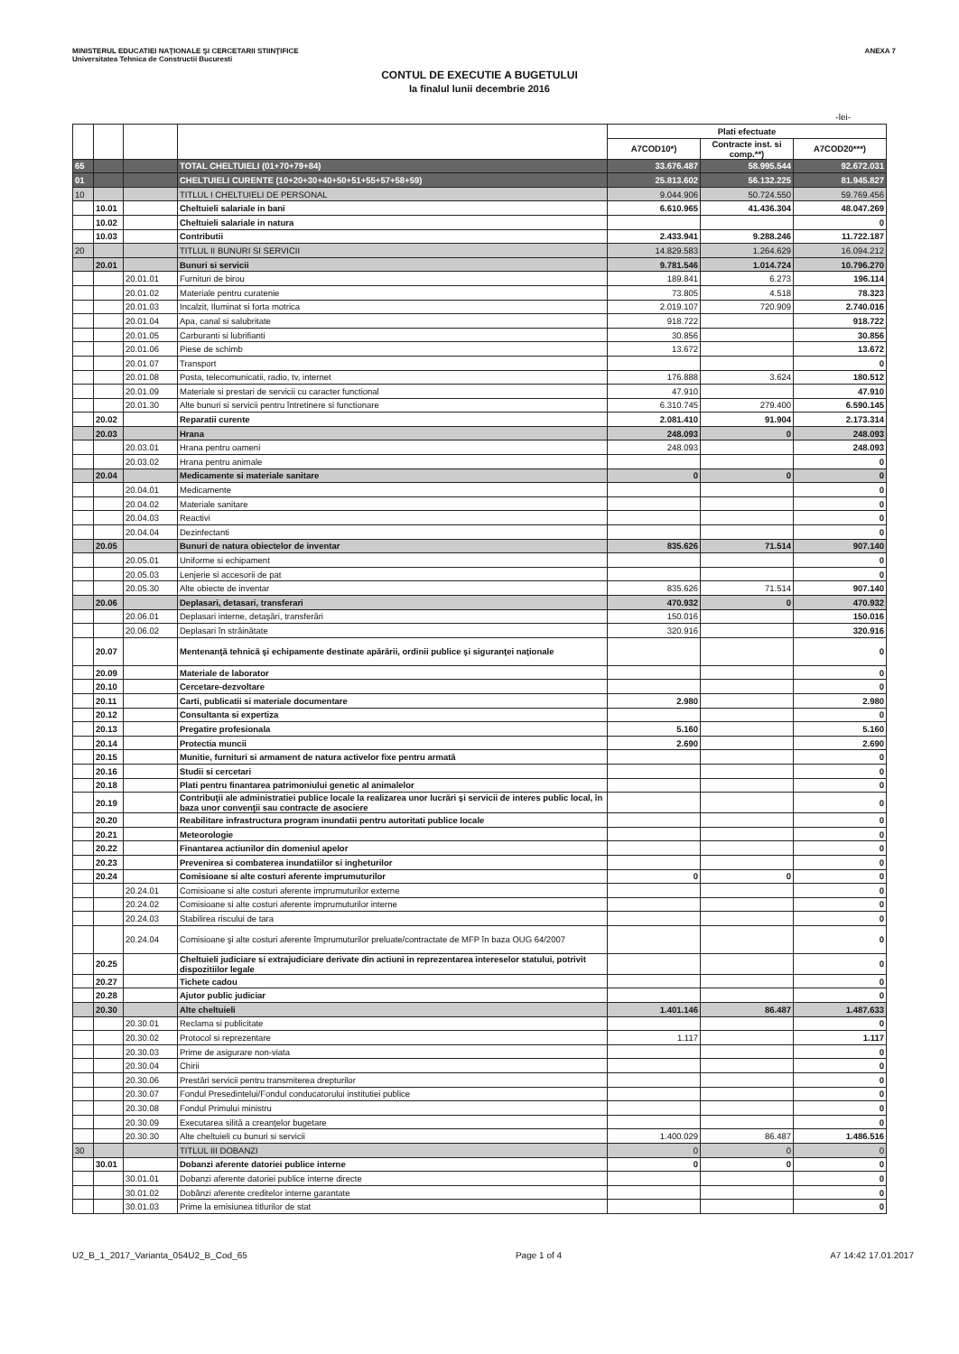MINISTERUL EDUCATIEI NAŢIONALE ŞI CERCETARII STIINŢIFICE ANEXA 7
Universitatea Tehnica de Constructii Bucuresti
CONTUL DE EXECUTIE A BUGETULUI
la finalul lunii decembrie 2016
-lei-
| | | | | Plati efectuate | | |
| | | | | A7COD10*) | Contracte inst. si comp.**) | A7COD20***) |
| 65 | | | TOTAL CHELTUIELI (01+70+79+84) | 33.676.487 | 58.995.544 | 92.672.031 |
| 01 | | | CHELTUIELI CURENTE (10+20+30+40+50+51+55+57+58+59) | 25.813.602 | 56.132.225 | 81.945.827 |
| 10 | | | TITLUL I CHELTUIELI DE PERSONAL | 9.044.906 | 50.724.550 | 59.769.456 |
| | 10.01 | | Cheltuieli salariale in bani | 6.610.965 | 41.436.304 | 48.047.269 |
| | 10.02 | | Cheltuieli salariale in natura | | | 0 |
| | 10.03 | | Contributii | 2.433.941 | 9.288.246 | 11.722.187 |
| 20 | | | TITLUL II BUNURI SI SERVICII | 14.829.583 | 1.264.629 | 16.094.212 |
| | 20.01 | | Bunuri si servicii | 9.781.546 | 1.014.724 | 10.796.270 |
| | | 20.01.01 | Furnituri de birou | 189.841 | 6.273 | 196.114 |
| | | 20.01.02 | Materiale pentru curatenie | 73.805 | 4.518 | 78.323 |
| | | 20.01.03 | Incalzit, Iluminat si forta motrica | 2.019.107 | 720.909 | 2.740.016 |
| | | 20.01.04 | Apa, canal si salubritate | 918.722 | | 918.722 |
| | | 20.01.05 | Carburanti si lubrifianti | 30.856 | | 30.856 |
| | | 20.01.06 | Piese de schimb | 13.672 | | 13.672 |
| | | 20.01.07 | Transport | | | 0 |
| | | 20.01.08 | Posta, telecomunicatii, radio, tv, internet | 176.888 | 3.624 | 180.512 |
| | | 20.01.09 | Materiale si prestari de servicii cu caracter functional | 47.910 | | 47.910 |
| | | 20.01.30 | Alte bunuri si servicii pentru întretinere si functionare | 6.310.745 | 279.400 | 6.590.145 |
| | 20.02 | | Reparatii curente | 2.081.410 | 91.904 | 2.173.314 |
| | 20.03 | | Hrana | 248.093 | 0 | 248.093 |
| | | 20.03.01 | Hrana pentru oameni | 248.093 | | 248.093 |
| | | 20.03.02 | Hrana pentru animale | | | 0 |
| | 20.04 | | Medicamente si materiale sanitare | 0 | 0 | 0 |
| | | 20.04.01 | Medicamente | | | 0 |
| | | 20.04.02 | Materiale sanitare | | | 0 |
| | | 20.04.03 | Reactivi | | | 0 |
| | | 20.04.04 | Dezinfectanti | | | 0 |
| | 20.05 | | Bunuri de natura obiectelor de inventar | 835.626 | 71.514 | 907.140 |
| | | 20.05.01 | Uniforme si echipament | | | 0 |
| | | 20.05.03 | Lenjerie si accesorii de pat | | | 0 |
| | | 20.05.30 | Alte obiecte de inventar | 835.626 | 71.514 | 907.140 |
| | 20.06 | | Deplasari, detasari, transferari | 470.932 | 0 | 470.932 |
| | | 20.06.01 | Deplasari interne, detaşări, transferări | 150.016 | | 150.016 |
| | | 20.06.02 | Deplasari în străinătate | 320.916 | | 320.916 |
| | 20.07 | | Mentenanţă tehnică şi echipamente destinate apărării, ordinii publice şi siguranţei naţionale | | | 0 |
| | 20.09 | | Materiale de laborator | | | 0 |
| | 20.10 | | Cercetare-dezvoltare | | | 0 |
| | 20.11 | | Carti, publicatii si materiale documentare | 2.980 | | 2.980 |
| | 20.12 | | Consultanta si expertiza | | | 0 |
| | 20.13 | | Pregatire profesionala | 5.160 | | 5.160 |
| | 20.14 | | Protectia muncii | 2.690 | | 2.690 |
| | 20.15 | | Munitie, furnituri si armament de natura activelor fixe pentru armată | | | 0 |
| | 20.16 | | Studii si cercetari | | | 0 |
| | 20.18 | | Plati pentru finantarea patrimoniului genetic al animalelor | | | 0 |
| | 20.19 | | Contribuţii ale administratiei publice locale la realizarea unor lucrări şi servicii de interes public local, în baza unor convenţii sau contracte de asociere | | | 0 |
| | 20.20 | | Reabilitare infrastructura program inundatii pentru autoritati publice locale | | | 0 |
| | 20.21 | | Meteorologie | | | 0 |
| | 20.22 | | Finantarea actiunilor din domeniul apelor | | | 0 |
| | 20.23 | | Prevenirea si combaterea inundatiilor si ingheturilor | | | 0 |
| | 20.24 | | Comisioane si alte costuri aferente imprumuturilor | 0 | 0 | 0 |
| | | 20.24.01 | Comisioane si alte costuri aferente imprumuturilor externe | | | 0 |
| | | 20.24.02 | Comisioane si alte costuri aferente imprumuturilor interne | | | 0 |
| | | 20.24.03 | Stabilirea riscului de tara | | | 0 |
| | | 20.24.04 | Comisioane şi alte costuri aferente împrumuturilor preluate/contractate de MFP în baza OUG 64/2007 | | | 0 |
| | 20.25 | | Cheltuieli judiciare si extrajudiciare derivate din actiuni in reprezentarea intereselor statului, potrivit dispozitiilor legale | | | 0 |
| | 20.27 | | Tichete cadou | | | 0 |
| | 20.28 | | Ajutor public judiciar | | | 0 |
| | 20.30 | | Alte cheltuieli | 1.401.146 | 86.487 | 1.487.633 |
| | | 20.30.01 | Reclama si publicitate | | | 0 |
| | | 20.30.02 | Protocol si reprezentare | 1.117 | | 1.117 |
| | | 20.30.03 | Prime de asigurare non-viata | | | 0 |
| | | 20.30.04 | Chirii | | | 0 |
| | | 20.30.06 | Prestări servicii pentru transmiterea drepturilor | | | 0 |
| | | 20.30.07 | Fondul Presedintelui/Fondul conducatorului institutiei publice | | | 0 |
| | | 20.30.08 | Fondul Primului ministru | | | 0 |
| | | 20.30.09 | Executarea silită a creanţelor bugetare | | | 0 |
| | | 20.30.30 | Alte cheltuieli cu bunuri si servicii | 1.400.029 | 86.487 | 1.486.516 |
| 30 | | | TITLUL III DOBANZI | 0 | 0 | 0 |
| | 30.01 | | Dobanzi aferente datoriei publice interne | 0 | 0 | 0 |
| | | 30.01.01 | Dobanzi aferente datoriei publice interne directe | | | 0 |
| | | 30.01.02 | Dobânzi aferente creditelor interne garantate | | | 0 |
| | | 30.01.03 | Prime la emisiunea titlurilor de stat | | | 0 |
U2_B_1_2017_Varianta_054U2_B_Cod_65 Page 1 of 4 A7 14:42 17.01.2017